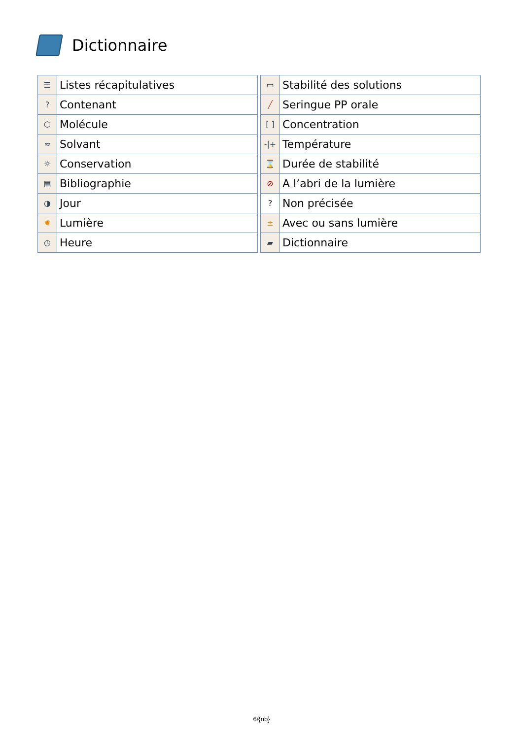Dictionnaire
| ☰ | Listes récapitulatives |
| ? | Contenant |
| ⬡ | Molécule |
| ≈ | Solvant |
| ☼ | Conservation |
| ▤ | Bibliographie |
| ◑ | Jour |
| ✹ | Lumière |
| ◷ | Heure |
| ▭ | Stabilité des solutions |
| ╱ | Seringue PP orale |
| [ ] | Concentration |
| -/+ | Température |
| ⌛ | Durée de stabilité |
| ⊘ | A l’abri de la lumière |
| ? | Non précisée |
| ± | Avec ou sans lumière |
| ▰ | Dictionnaire |
6/{nb}